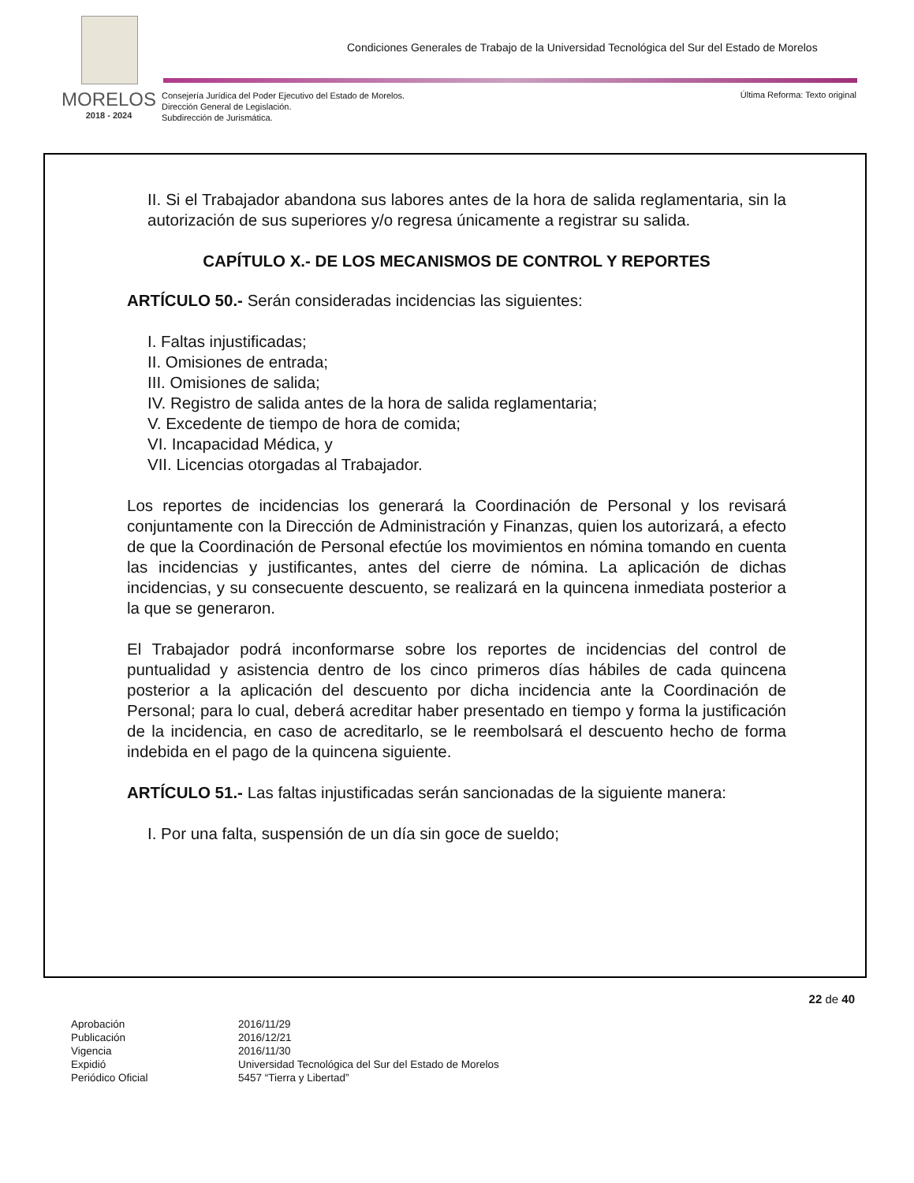Condiciones Generales de Trabajo de la Universidad Tecnológica del Sur del Estado de Morelos
MORELOS
2018 - 2024
Consejería Jurídica del Poder Ejecutivo del Estado de Morelos.
Dirección General de Legislación.
Subdirección de Jurismática.
Última Reforma: Texto original
II. Si el Trabajador abandona sus labores antes de la hora de salida reglamentaria, sin la autorización de sus superiores y/o regresa únicamente a registrar su salida.
CAPÍTULO X.- DE LOS MECANISMOS DE CONTROL Y REPORTES
ARTÍCULO 50.- Serán consideradas incidencias las siguientes:
I. Faltas injustificadas;
II. Omisiones de entrada;
III. Omisiones de salida;
IV. Registro de salida antes de la hora de salida reglamentaria;
V. Excedente de tiempo de hora de comida;
VI. Incapacidad Médica, y
VII. Licencias otorgadas al Trabajador.
Los reportes de incidencias los generará la Coordinación de Personal y los revisará conjuntamente con la Dirección de Administración y Finanzas, quien los autorizará, a efecto de que la Coordinación de Personal efectúe los movimientos en nómina tomando en cuenta las incidencias y justificantes, antes del cierre de nómina. La aplicación de dichas incidencias, y su consecuente descuento, se realizará en la quincena inmediata posterior a la que se generaron.
El Trabajador podrá inconformarse sobre los reportes de incidencias del control de puntualidad y asistencia dentro de los cinco primeros días hábiles de cada quincena posterior a la aplicación del descuento por dicha incidencia ante la Coordinación de Personal; para lo cual, deberá acreditar haber presentado en tiempo y forma la justificación de la incidencia, en caso de acreditarlo, se le reembolsará el descuento hecho de forma indebida en el pago de la quincena siguiente.
ARTÍCULO 51.- Las faltas injustificadas serán sancionadas de la siguiente manera:
I. Por una falta, suspensión de un día sin goce de sueldo;
22 de 40
| Aprobación | 2016/11/29 |
| Publicación | 2016/12/21 |
| Vigencia | 2016/11/30 |
| Expidió | Universidad Tecnológica del Sur del Estado de Morelos |
| Periódico Oficial | 5457 “Tierra y Libertad” |